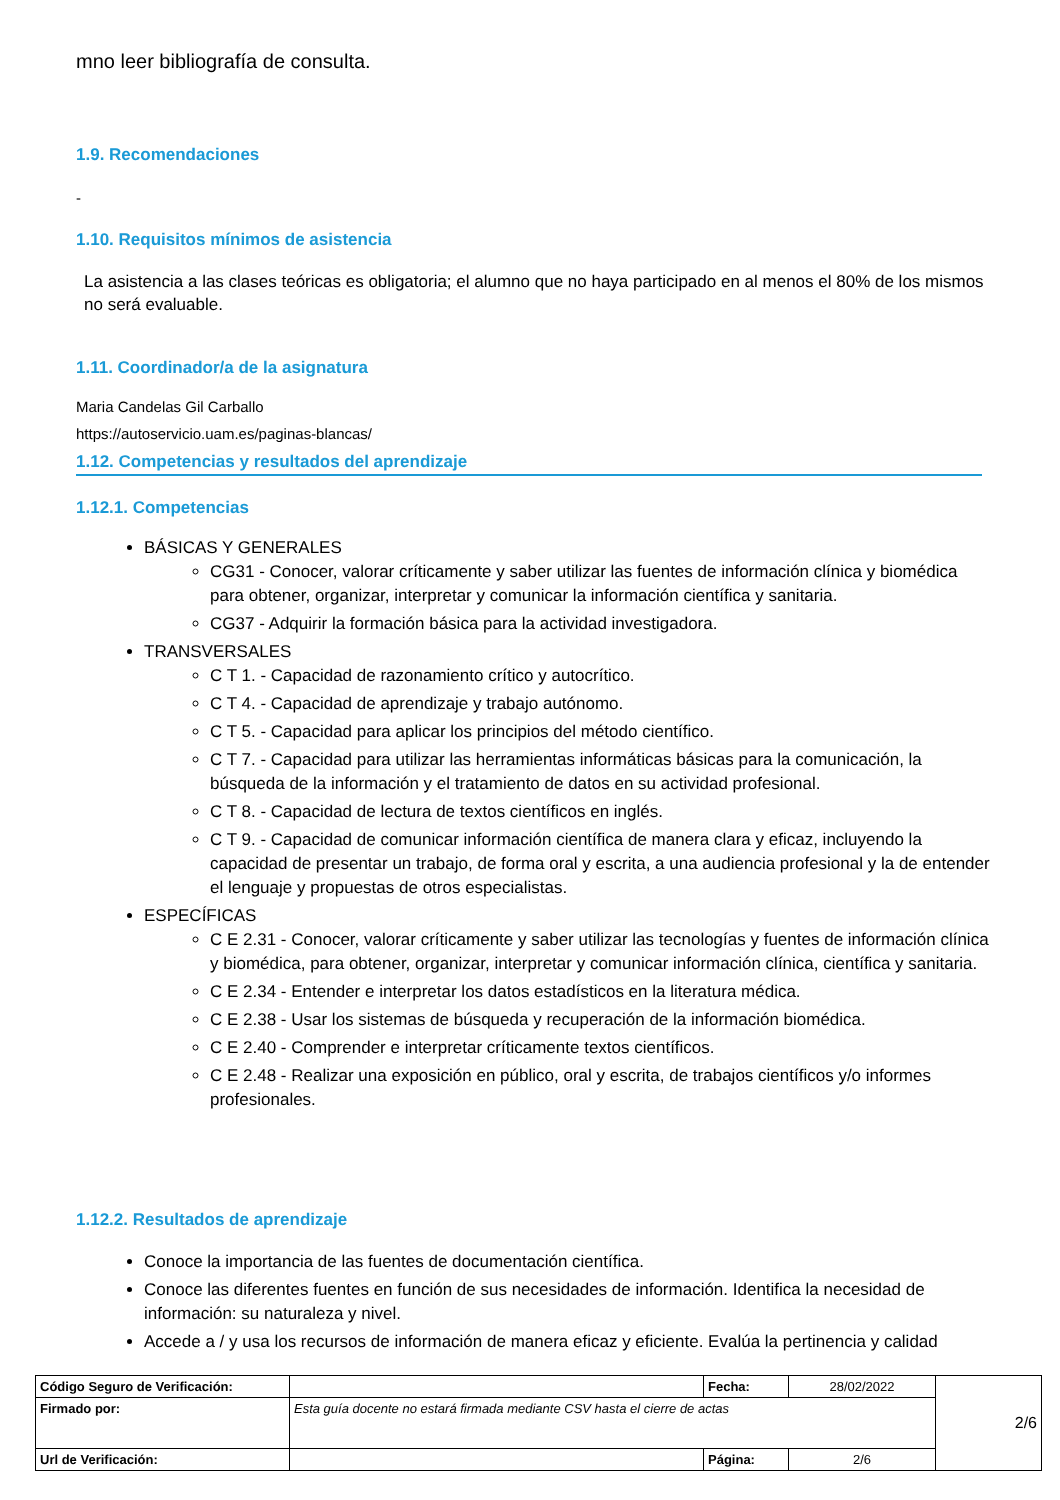mno leer bibliografía de consulta.
1.9. Recomendaciones
-
1.10. Requisitos mínimos de asistencia
La asistencia a las clases teóricas es obligatoria; el alumno que no haya participado en al menos el 80% de los mismos no será evaluable.
1.11. Coordinador/a de la asignatura
Maria Candelas Gil Carballo
https://autoservicio.uam.es/paginas-blancas/
1.12. Competencias y resultados del aprendizaje
1.12.1. Competencias
BÁSICAS Y GENERALES
CG31 - Conocer, valorar críticamente y saber utilizar las fuentes de información clínica y biomédica para obtener, organizar, interpretar y comunicar la información científica y sanitaria.
CG37 - Adquirir la formación básica para la actividad investigadora.
TRANSVERSALES
C T 1. - Capacidad de razonamiento crítico y autocrítico.
C T 4. - Capacidad de aprendizaje y trabajo autónomo.
C T 5. - Capacidad para aplicar los principios del método científico.
C T 7. - Capacidad para utilizar las herramientas informáticas básicas para la comunicación, la búsqueda de la información y el tratamiento de datos en su actividad profesional.
C T 8. - Capacidad de lectura de textos científicos en inglés.
C T 9. - Capacidad de comunicar información científica de manera clara y eficaz, incluyendo la capacidad de presentar un trabajo, de forma oral y escrita, a una audiencia profesional y la de entender el lenguaje y propuestas de otros especialistas.
ESPECÍFICAS
C E 2.31 - Conocer, valorar críticamente y saber utilizar las tecnologías y fuentes de información clínica y biomédica, para obtener, organizar, interpretar y comunicar información clínica, científica y sanitaria.
C E 2.34 - Entender e interpretar los datos estadísticos en la literatura médica.
C E 2.38 - Usar los sistemas de búsqueda y recuperación de la información biomédica.
C E 2.40 - Comprender e interpretar críticamente textos científicos.
C E 2.48 - Realizar una exposición en público, oral y escrita, de trabajos científicos y/o informes profesionales.
1.12.2. Resultados de aprendizaje
Conoce la importancia de las fuentes de documentación científica.
Conoce las diferentes fuentes en función de sus necesidades de información. Identifica la necesidad de información: su naturaleza y nivel.
Accede a / y usa los recursos de información de manera eficaz y eficiente. Evalúa la pertinencia y calidad
| Código Seguro de Verificación: | | Fecha: | 28/02/2022 | 2/6 |
| Firmado por: | Esta guía docente no estará firmada mediante CSV hasta el cierre de actas | | | |
| Url de Verificación: | | Página: | 2/6 | |